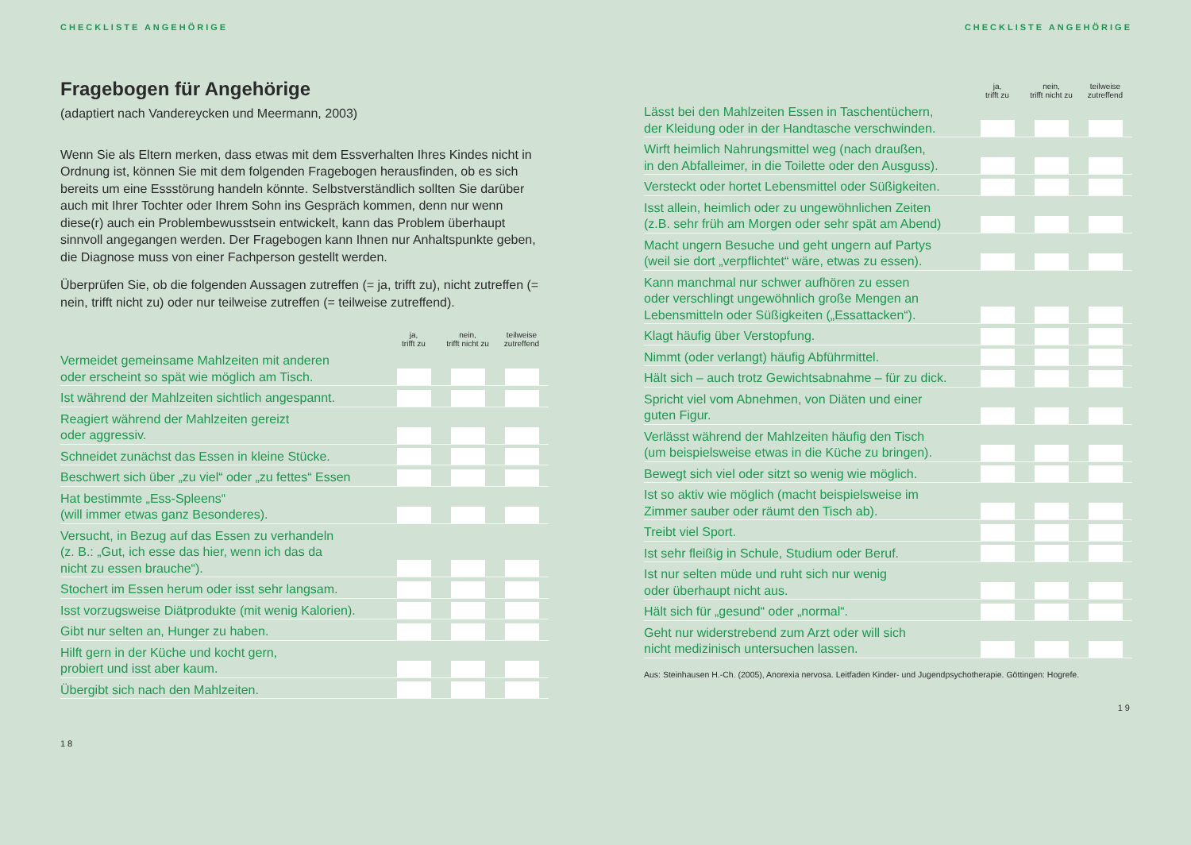CHECKLISTE ANGEHÖRIGE
Fragebogen für Angehörige
(adaptiert nach Vandereycken und Meermann, 2003)
Wenn Sie als Eltern merken, dass etwas mit dem Essverhalten Ihres Kindes nicht in Ordnung ist, können Sie mit dem folgenden Fragebogen herausfinden, ob es sich bereits um eine Essstörung handeln könnte. Selbstverständlich sollten Sie darüber auch mit Ihrer Tochter oder Ihrem Sohn ins Gespräch kommen, denn nur wenn diese(r) auch ein Problembewusstsein entwickelt, kann das Problem überhaupt sinnvoll angegangen werden. Der Fragebogen kann Ihnen nur Anhaltspunkte geben, die Diagnose muss von einer Fachperson gestellt werden.
Überprüfen Sie, ob die folgenden Aussagen zutreffen (= ja, trifft zu), nicht zutreffen (= nein, trifft nicht zu) oder nur teilweise zutreffen (= teilweise zutreffend).
| | ja, trifft zu | nein, trifft nicht zu | teilweise zutreffend |
| --- | --- | --- | --- |
| Vermeidet gemeinsame Mahlzeiten mit anderen oder erscheint so spät wie möglich am Tisch. | | | |
| Ist während der Mahlzeiten sichtlich angespannt. | | | |
| Reagiert während der Mahlzeiten gereizt oder aggressiv. | | | |
| Schneidet zunächst das Essen in kleine Stücke. | | | |
| Beschwert sich über „zu viel“ oder „zu fettes“ Essen | | | |
| Hat bestimmte „Ess-Spleens“ (will immer etwas ganz Besonderes). | | | |
| Versucht, in Bezug auf das Essen zu verhandeln (z. B.: „Gut, ich esse das hier, wenn ich das da nicht zu essen brauche“). | | | |
| Stochert im Essen herum oder isst sehr langsam. | | | |
| Isst vorzugsweise Diätprodukte (mit wenig Kalorien). | | | |
| Gibt nur selten an, Hunger zu haben. | | | |
| Hilft gern in der Küche und kocht gern, probiert und isst aber kaum. | | | |
| Übergibt sich nach den Mahlzeiten. | | | |
18
CHECKLISTE ANGEHÖRIGE
| | ja, trifft zu | nein, trifft nicht zu | teilweise zutreffend |
| --- | --- | --- | --- |
| Lässt bei den Mahlzeiten Essen in Taschentüchern, der Kleidung oder in der Handtasche verschwinden. | | | |
| Wirft heimlich Nahrungsmittel weg (nach draußen, in den Abfalleimer, in die Toilette oder den Ausguss). | | | |
| Versteckt oder hortet Lebensmittel oder Süßigkeiten. | | | |
| Isst allein, heimlich oder zu ungewöhnlichen Zeiten (z.B. sehr früh am Morgen oder sehr spät am Abend) | | | |
| Macht ungern Besuche und geht ungern auf Partys (weil sie dort „verpflichtet“ wäre, etwas zu essen). | | | |
| Kann manchmal nur schwer aufhören zu essen oder verschlingt ungewöhnlich große Mengen an Lebensmitteln oder Süßigkeiten („Essattacken“). | | | |
| Klagt häufig über Verstopfung. | | | |
| Nimmt (oder verlangt) häufig Abführmittel. | | | |
| Hält sich – auch trotz Gewichtsabnahme – für zu dick. | | | |
| Spricht viel vom Abnehmen, von Diäten und einer guten Figur. | | | |
| Verlässt während der Mahlzeiten häufig den Tisch (um beispielsweise etwas in die Küche zu bringen). | | | |
| Bewegt sich viel oder sitzt so wenig wie möglich. | | | |
| Ist so aktiv wie möglich (macht beispielsweise im Zimmer sauber oder räumt den Tisch ab). | | | |
| Treibt viel Sport. | | | |
| Ist sehr fleißig in Schule, Studium oder Beruf. | | | |
| Ist nur selten müde und ruht sich nur wenig oder überhaupt nicht aus. | | | |
| Hält sich für „gesund“ oder „normal“. | | | |
| Geht nur widerstrebend zum Arzt oder will sich nicht medizinisch untersuchen lassen. | | | |
Aus: Steinhausen H.-Ch. (2005), Anorexia nervosa. Leitfaden Kinder- und Jugendpsychotherapie. Göttingen: Hogrefe.
19